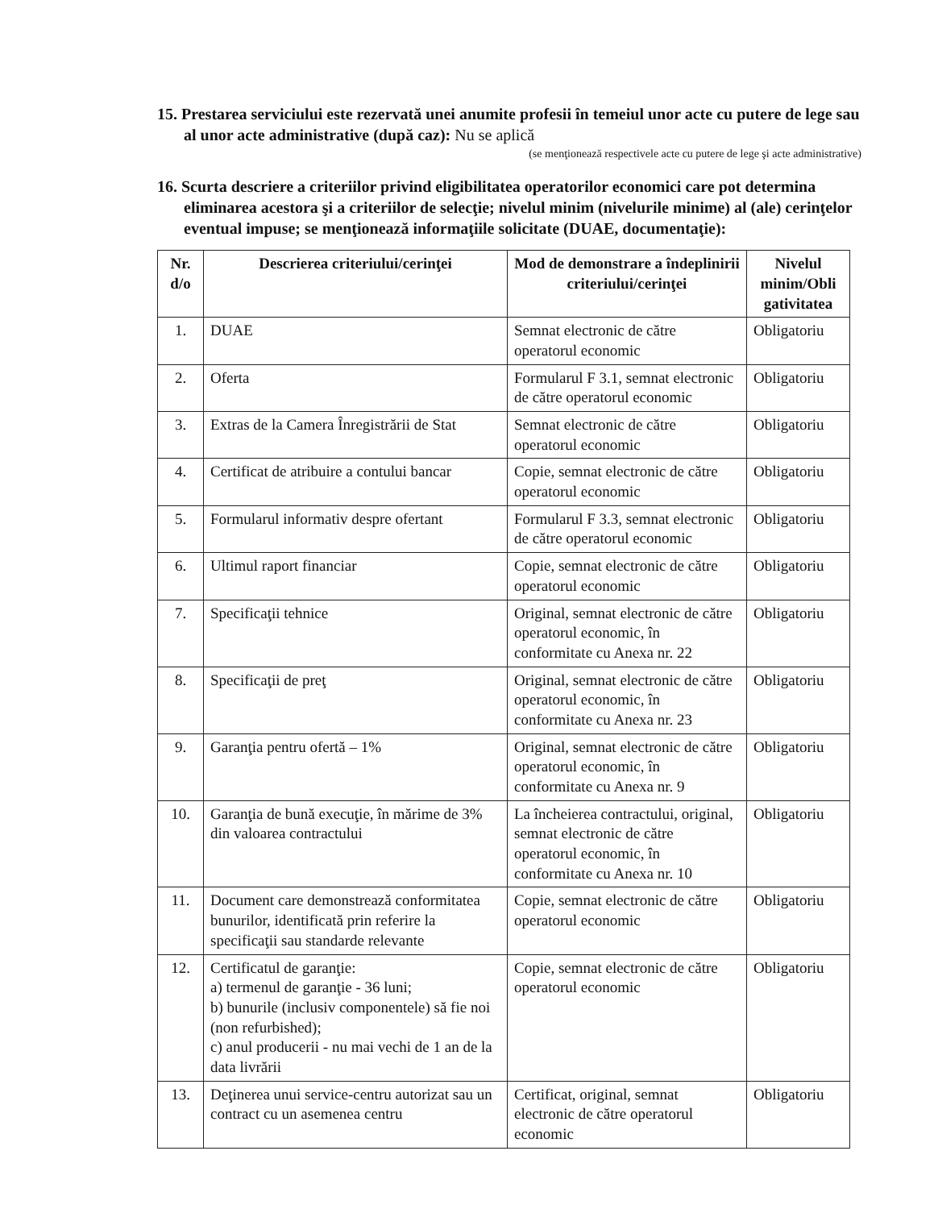15. Prestarea serviciului este rezervată unei anumite profesii în temeiul unor acte cu putere de lege sau al unor acte administrative (după caz): Nu se aplică
(se menţionează respectivele acte cu putere de lege şi acte administrative)
16. Scurta descriere a criteriilor privind eligibilitatea operatorilor economici care pot determina eliminarea acestora şi a criteriilor de selecţie; nivelul minim (nivelurile minime) al (ale) cerinţelor eventual impuse; se menţionează informaţiile solicitate (DUAE, documentaţie):
| Nr. d/o | Descrierea criteriului/cerinţei | Mod de demonstrare a îndeplinirii criteriului/cerinţei | Nivelul minim/Obli gativitatea |
| --- | --- | --- | --- |
| 1. | DUAE | Semnat electronic de către operatorul economic | Obligatoriu |
| 2. | Oferta | Formularul F 3.1, semnat electronic de către operatorul economic | Obligatoriu |
| 3. | Extras de la Camera Înregistrării de Stat | Semnat electronic de către operatorul economic | Obligatoriu |
| 4. | Certificat de atribuire a contului bancar | Copie, semnat electronic de către operatorul economic | Obligatoriu |
| 5. | Formularul informativ despre ofertant | Formularul F 3.3, semnat electronic de către operatorul economic | Obligatoriu |
| 6. | Ultimul raport financiar | Copie, semnat electronic de către operatorul economic | Obligatoriu |
| 7. | Specificaţii tehnice | Original, semnat electronic de către operatorul economic, în conformitate cu Anexa nr. 22 | Obligatoriu |
| 8. | Specificaţii de preţ | Original, semnat electronic de către operatorul economic, în conformitate cu Anexa nr. 23 | Obligatoriu |
| 9. | Garanţia pentru ofertă – 1% | Original, semnat electronic de către operatorul economic, în conformitate cu Anexa nr. 9 | Obligatoriu |
| 10. | Garanţia de bună execuţie, în mărime de 3% din valoarea contractului | La încheierea contractului, original, semnat electronic de către operatorul economic, în conformitate cu Anexa nr. 10 | Obligatoriu |
| 11. | Document care demonstrează conformitatea bunurilor, identificată prin referire la specificaţii sau standarde relevante | Copie, semnat electronic de către operatorul economic | Obligatoriu |
| 12. | Certificatul de garanţie: a) termenul de garanţie - 36 luni; b) bunurile (inclusiv componentele) să fie noi (non refurbished); c) anul producerii - nu mai vechi de 1 an de la data livrării | Copie, semnat electronic de către operatorul economic | Obligatoriu |
| 13. | Deţinerea unui service-centru autorizat sau un contract cu un asemenea centru | Certificat, original, semnat electronic de către operatorul economic | Obligatoriu |